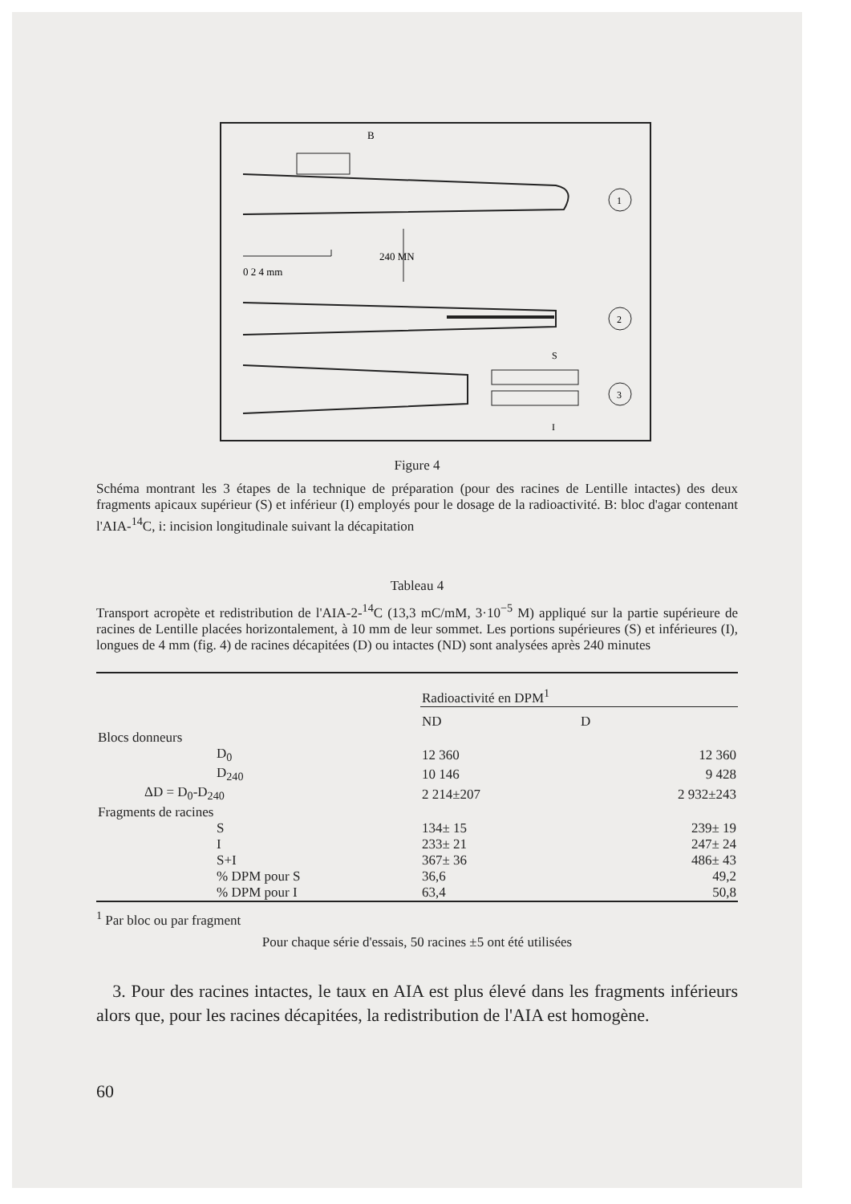1
B
240 MN
0 2 4 mm
2
3
S
I
Figure 4
Schéma montrant les 3 étapes de la technique de préparation (pour des racines de Lentille intactes) des deux fragments apicaux supérieur (S) et inférieur (I) employés pour le dosage de la radio­activité. B: bloc d'agar contenant l'AIA-<sup>14</sup>C, i: incision longitudinale suivant la décapitation
Tableau 4
Transport acropète et redistribution de l'AIA-2-<sup>14</sup>C (13,3 mC/mM, 3·10<sup>−5</sup> M) appliqué sur la partie supérieure de racines de Lentille placées horizontalement, à 10 mm de leur sommet. Les portions supérieures (S) et inférieures (I), longues de 4 mm (fig. 4) de racines décapitées (D) ou intactes (ND) sont analysées après 240 minutes
| | Radioactivité en DPM<sup>1</sup> | |
| | ND | D |
| Blocs donneurs | | |
| D<sub>0</sub> | 12 360 | 12 360 |
| D<sub>240</sub> | 10 146 | 9 428 |
| ΔD = D<sub>0</sub>-D<sub>240</sub> | 2 214±207 | 2 932±243 |
| Fragments de racines | | |
| S | 134± 15 | 239± 19 |
| I | 233± 21 | 247± 24 |
| S+I | 367± 36 | 486± 43 |
| % DPM pour S | 36,6 | 49,2 |
| % DPM pour I | 63,4 | 50,8 |
<sup>1</sup> Par bloc ou par fragment
Pour chaque série d'essais, 50 racines ±5 ont été utilisées
3. Pour des racines intactes, le taux en AIA est plus élevé dans les fragments in­férieurs alors que, pour les racines décapitées, la redistribution de l'AIA est homo­gène.
60